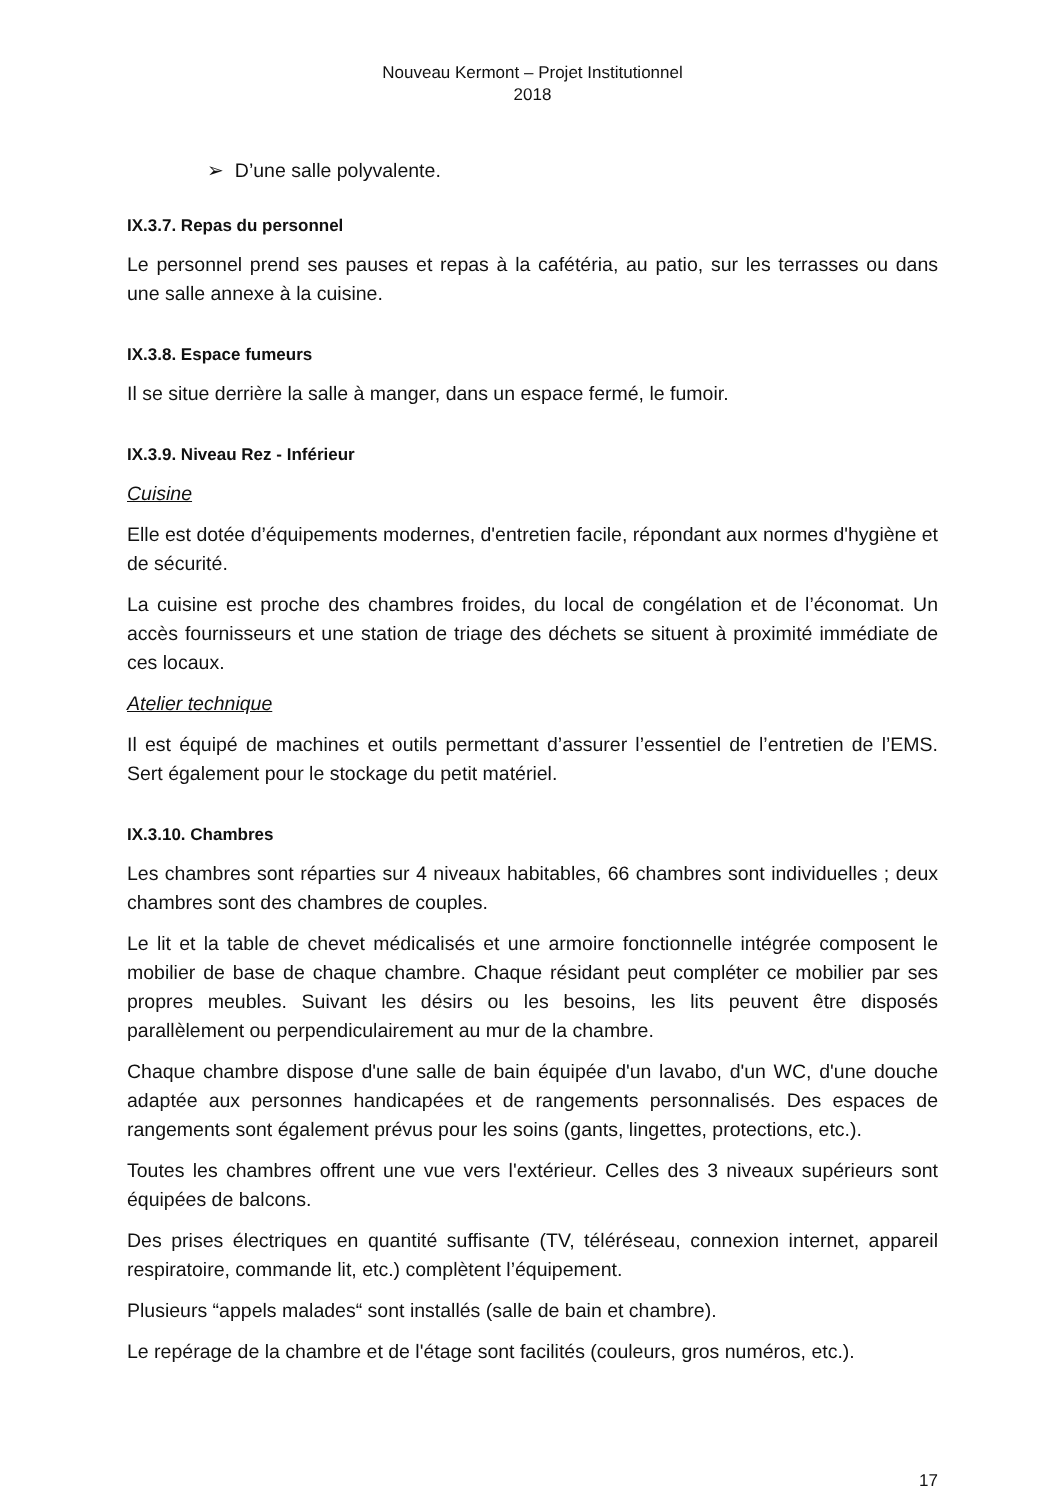Nouveau Kermont – Projet Institutionnel
2018
➢ D’une salle polyvalente.
IX.3.7. Repas du personnel
Le personnel prend ses pauses et repas à la cafétéria, au patio, sur les terrasses ou dans une salle annexe à la cuisine.
IX.3.8. Espace fumeurs
Il se situe derrière la salle à manger, dans un espace fermé, le fumoir.
IX.3.9. Niveau Rez - Inférieur
Cuisine
Elle est dotée d’équipements modernes, d'entretien facile, répondant aux normes d'hygiène et de sécurité.
La cuisine est proche des chambres froides, du local de congélation et de l’économat. Un accès fournisseurs et une station de triage des déchets se situent à proximité immédiate de ces locaux.
Atelier technique
Il est équipé de machines et outils permettant d’assurer l’essentiel de l’entretien de l’EMS. Sert également pour le stockage du petit matériel.
IX.3.10. Chambres
Les chambres sont réparties sur 4 niveaux habitables, 66 chambres sont individuelles ; deux chambres sont des chambres de couples.
Le lit et la table de chevet médicalisés et une armoire fonctionnelle intégrée composent le mobilier de base de chaque chambre. Chaque résidant peut compléter ce mobilier par ses propres meubles. Suivant les désirs ou les besoins, les lits peuvent être disposés parallèlement ou perpendiculairement au mur de la chambre.
Chaque chambre dispose d'une salle de bain équipée d'un lavabo, d'un WC, d'une douche adaptée aux personnes handicapées et de rangements personnalisés. Des espaces de rangements sont également prévus pour les soins (gants, lingettes, protections, etc.).
Toutes les chambres offrent une vue vers l'extérieur. Celles des 3 niveaux supérieurs sont équipées de balcons.
Des prises électriques en quantité suffisante (TV, téléréseau, connexion internet, appareil respiratoire, commande lit, etc.) complètent l’équipement.
Plusieurs “appels malades“ sont installés (salle de bain et chambre).
Le repérage de la chambre et de l'étage sont facilités (couleurs, gros numéros, etc.).
17